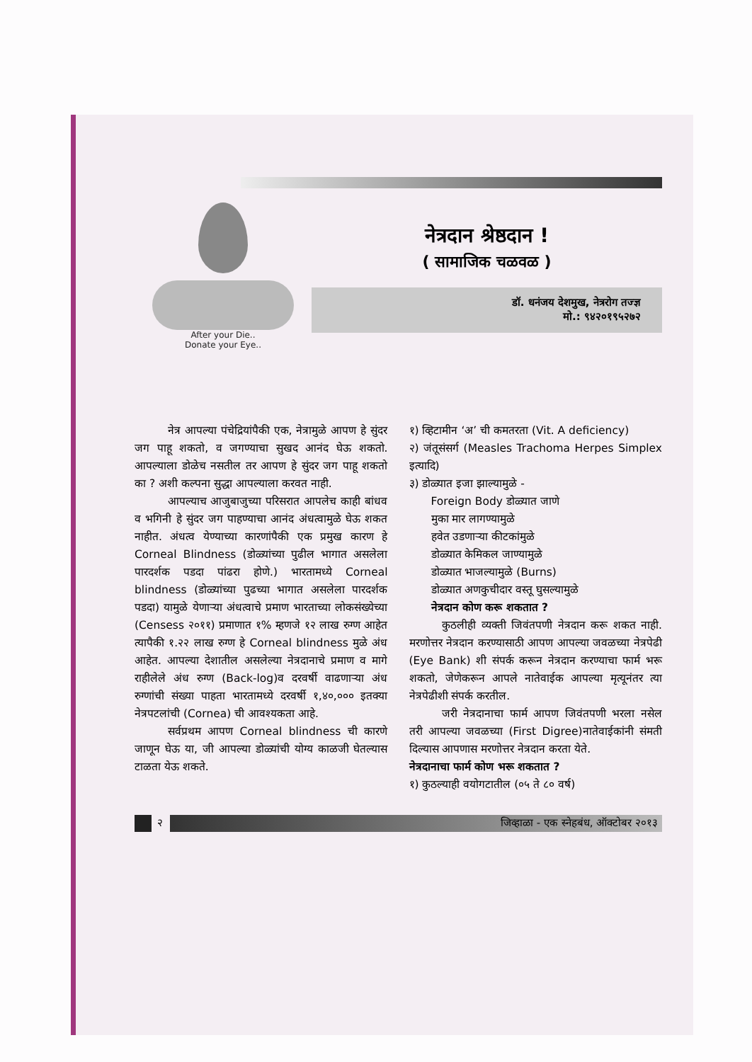After your Die..
Donate your Eye..
नेत्रदान श्रेष्ठदान !
( सामाजिक चळवळ )
डॉ. धनंजय देशमुख, नेत्ररोग तज्ज्ञ
मो.: ९४२०१९५२७२
नेत्र आपल्या पंचेद्रियांपैकी एक, नेत्रामुळे आपण हे सुंदर जग पाहू शकतो, व जगण्याचा सुखद आनंद घेऊ शकतो. आपल्याला डोळेच नसतील तर आपण हे सुंदर जग पाहू शकतो का ? अशी कल्पना सुद्धा आपल्याला करवत नाही.
आपल्याच आजुबाजुच्या परिसरात आपलेच काही बांधव व भगिनी हे सुंदर जग पाहण्याचा आनंद अंधत्वामुळे घेऊ शकत नाहीत. अंधत्व येण्याच्या कारणांपैकी एक प्रमुख कारण हे Corneal Blindness (डोळ्यांच्या पुढील भागात असलेला पारदर्शक पडदा पांढरा होणे.) भारतामध्ये Corneal blindness (डोळ्यांच्या पुढच्या भागात असलेला पारदर्शक पडदा) यामुळे येणाऱ्या अंधत्वाचे प्रमाण भारताच्या लोकसंख्येच्या (Censess २०११) प्रमाणात १% म्हणजे १२ लाख रुग्ण आहेत त्यापैकी १.२२ लाख रुग्ण हे Corneal blindness मुळे अंध आहेत. आपल्या देशातील असलेल्या नेत्रदानाचे प्रमाण व मागे राहीलेले अंध रुग्ण (Back-log)व दरवर्षी वाढणाऱ्या अंध रुग्णांची संख्या पाहता भारतामध्ये दरवर्षी १,४०,००० इतक्या नेत्रपटलांची (Cornea) ची आवश्यकता आहे.
सर्वप्रथम आपण Corneal blindness ची कारणे जाणून घेऊ या, जी आपल्या डोळ्यांची योग्य काळजी घेतल्यास टाळता येऊ शकते.
१) व्हिटामीन ‘अ’ ची कमतरता (Vit. A deficiency)
२) जंतूसंसर्ग (Measles Trachoma Herpes Simplex इत्यादि)
३) डोळ्यात इजा झाल्यामुळे -
Foreign Body डोळ्यात जाणे
मुका मार लागण्यामुळे
हवेत उडणाऱ्या कीटकांमुळे
डोळ्यात केमिकल जाण्यामुळे
डोळ्यात भाजल्यामुळे (Burns)
डोळ्यात अणकुचीदार वस्तू घुसल्यामुळे
नेत्रदान कोण करू शकतात ?
कुठलीही व्यक्ती जिवंतपणी नेत्रदान करू शकत नाही. मरणोत्तर नेत्रदान करण्यासाठी आपण आपल्या जवळच्या नेत्रपेढी (Eye Bank) शी संपर्क करून नेत्रदान करण्याचा फार्म भरू शकतो, जेणेकरून आपले नातेवाईक आपल्या मृत्यूनंतर त्या नेत्रपेढीशी संपर्क करतील.
जरी नेत्रदानाचा फार्म आपण जिवंतपणी भरला नसेल तरी आपल्या जवळच्या (First Digree)नातेवाईकांनी संमती दिल्यास आपणास मरणोत्तर नेत्रदान करता येते.
नेत्रदानाचा फार्म कोण भरू शकतात ?
१) कुठल्याही वयोगटातील (०५ ते ८० वर्ष)
२
जिव्हाळा - एक स्नेहबंध, ऑक्टोबर २०१३